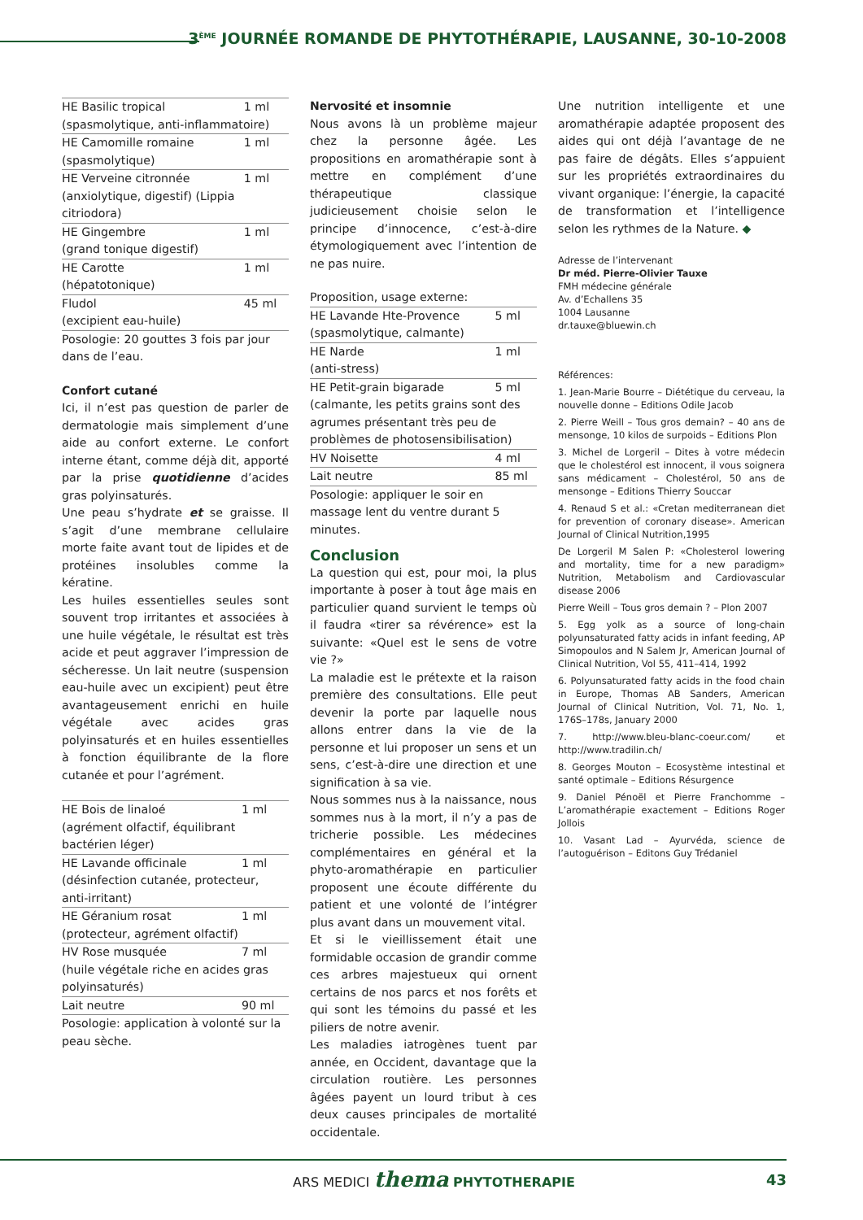3<sup>ÈME</sup> JOURNÉE ROMANDE DE PHYTOTHÉRAPIE, LAUSANNE, 30-10-2008
| HE Basilic tropical | 1 ml |
| (spasmolytique, anti-inflammatoire) | |
| HE Camomille romaine | 1 ml |
| (spasmolytique) | |
| HE Verveine citronnée | 1 ml |
| (anxiolytique, digestif) (Lippia citriodora) | |
| HE Gingembre | 1 ml |
| (grand tonique digestif) | |
| HE Carotte | 1 ml |
| (hépatotonique) | |
| Fludol | 45 ml |
| (excipient eau-huile) | |
| Posologie: 20 gouttes 3 fois par jour dans de l’eau. | |
Confort cutané
Ici, il n’est pas question de parler de dermatologie mais simplement d’une aide au confort externe. Le confort interne étant, comme déjà dit, apporté par la prise quotidienne d’acides gras polyinsaturés.
Une peau s’hydrate et se graisse. Il s’agit d’une membrane cellulaire morte faite avant tout de lipides et de protéines insolubles comme la kératine.
Les huiles essentielles seules sont souvent trop irritantes et associées à une huile végétale, le résultat est très acide et peut aggraver l’impression de sécheresse. Un lait neutre (suspension eau-huile avec un excipient) peut être avantageusement enrichi en huile végétale avec acides gras polyinsaturés et en huiles essentielles à fonction équilibrante de la flore cutanée et pour l’agrément.
| HE Bois de linaloé | 1 ml |
| (agrément olfactif, équilibrant bactérien léger) | |
| HE Lavande officinale | 1 ml |
| (désinfection cutanée, protecteur, anti-irritant) | |
| HE Géranium rosat | 1 ml |
| (protecteur, agrément olfactif) | |
| HV Rose musquée | 7 ml |
| (huile végétale riche en acides gras polyinsaturés) | |
| Lait neutre | 90 ml |
| Posologie: application à volonté sur la peau sèche. | |
Nervosité et insomnie
Nous avons là un problème majeur chez la personne âgée. Les propositions en aromathérapie sont à mettre en complément d’une thérapeutique classique judicieusement choisie selon le principe d’innocence, c’est-à-dire étymologiquement avec l’intention de ne pas nuire.
Proposition, usage externe:
| HE Lavande Hte-Provence | 5 ml |
| (spasmolytique, calmante) | |
| HE Narde | 1 ml |
| (anti-stress) | |
| HE Petit-grain bigarade | 5 ml |
| (calmante, les petits grains sont des agrumes présentant très peu de problèmes de photosensibilisation) | |
| HV Noisette | 4 ml |
| Lait neutre | 85 ml |
| Posologie: appliquer le soir en massage lent du ventre durant 5 minutes. | |
Conclusion
La question qui est, pour moi, la plus importante à poser à tout âge mais en particulier quand survient le temps où il faudra «tirer sa révérence» est la suivante: «Quel est le sens de votre vie ?»
La maladie est le prétexte et la raison première des consultations. Elle peut devenir la porte par laquelle nous allons entrer dans la vie de la personne et lui proposer un sens et un sens, c’est-à-dire une direction et une signification à sa vie.
Nous sommes nus à la naissance, nous sommes nus à la mort, il n’y a pas de tricherie possible. Les médecines complémentaires en général et la phyto-aromathérapie en particulier proposent une écoute différente du patient et une volonté de l’intégrer plus avant dans un mouvement vital.
Et si le vieillissement était une formidable occasion de grandir comme ces arbres majestueux qui ornent certains de nos parcs et nos forêts et qui sont les témoins du passé et les piliers de notre avenir.
Les maladies iatrogènes tuent par année, en Occident, davantage que la circulation routière. Les personnes âgées payent un lourd tribut à ces deux causes principales de mortalité occidentale.
Une nutrition intelligente et une aromathérapie adaptée proposent des aides qui ont déjà l’avantage de ne pas faire de dégâts. Elles s’appuient sur les propriétés extraordinaires du vivant organique: l’énergie, la capacité de transformation et l’intelligence selon les rythmes de la Nature. ◆
Adresse de l’intervenant
Dr méd. Pierre-Olivier Tauxe
FMH médecine générale
Av. d’Echallens 35
1004 Lausanne
dr.tauxe@bluewin.ch
Références:
1. Jean-Marie Bourre – Diététique du cerveau, la nouvelle donne – Editions Odile Jacob
2. Pierre Weill – Tous gros demain? – 40 ans de mensonge, 10 kilos de surpoids – Editions Plon
3. Michel de Lorgeril – Dites à votre médecin que le cholestérol est innocent, il vous soignera sans médicament – Cholestérol, 50 ans de mensonge – Editions Thierry Souccar
4. Renaud S et al.: «Cretan mediterranean diet for prevention of coronary disease». American Journal of Clinical Nutrition,1995
De Lorgeril M Salen P: «Cholesterol lowering and mortality, time for a new paradigm» Nutrition, Metabolism and Cardiovascular disease 2006
Pierre Weill – Tous gros demain ? – Plon 2007
5. Egg yolk as a source of long-chain polyunsaturated fatty acids in infant feeding, AP Simopoulos and N Salem Jr, American Journal of Clinical Nutrition, Vol 55, 411–414, 1992
6. Polyunsaturated fatty acids in the food chain in Europe, Thomas AB Sanders, American Journal of Clinical Nutrition, Vol. 71, No. 1, 176S–178s, January 2000
7. http://www.bleu-blanc-coeur.com/ et http://www.tradilin.ch/
8. Georges Mouton – Ecosystème intestinal et santé optimale – Editions Résurgence
9. Daniel Pénoël et Pierre Franchomme – L’aromathérapie exactement – Editions Roger Jollois
10. Vasant Lad – Ayurvéda, science de l’autoguérison – Editons Guy Trédaniel
ARS MEDICI thema PHYTOTHERAPIE 43